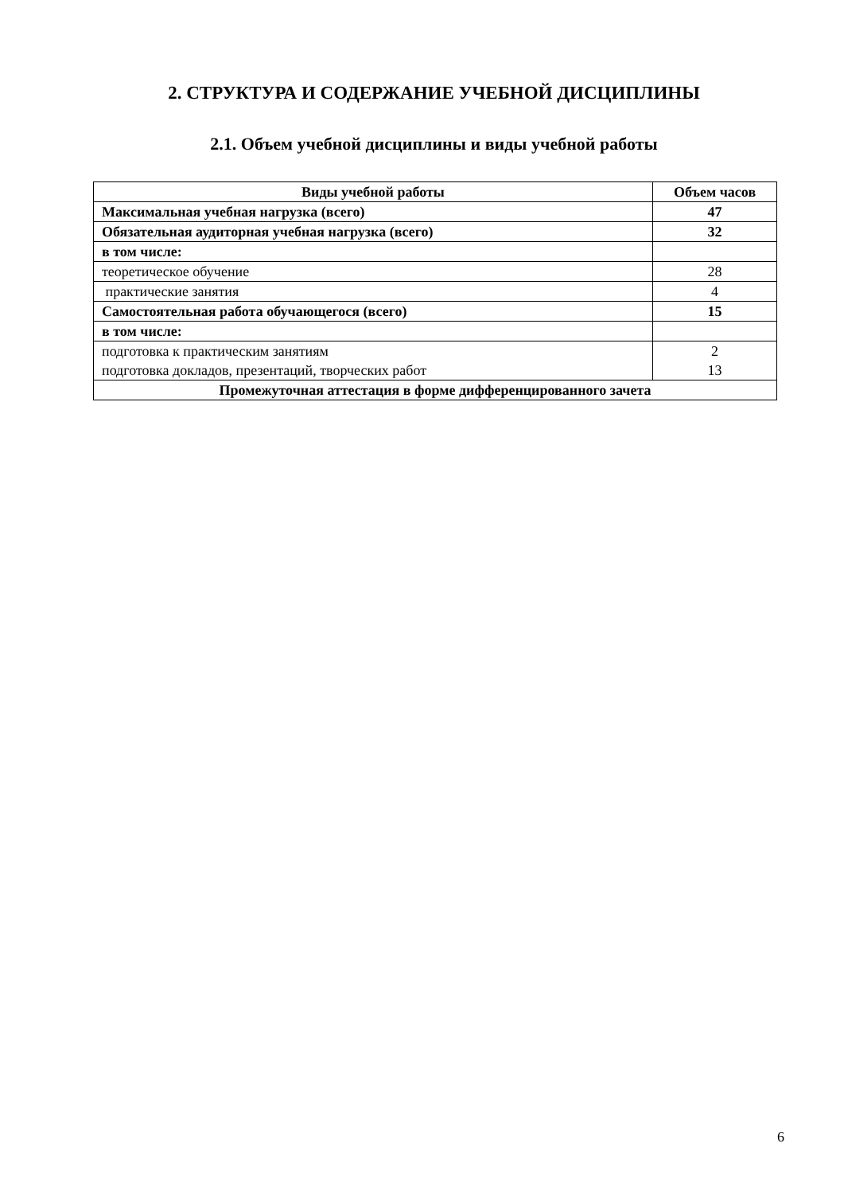2. СТРУКТУРА И СОДЕРЖАНИЕ УЧЕБНОЙ ДИСЦИПЛИНЫ
2.1. Объем учебной дисциплины и виды учебной работы
| Виды учебной работы | Объем часов |
| --- | --- |
| Максимальная учебная нагрузка (всего) | 47 |
| Обязательная аудиторная учебная нагрузка (всего) | 32 |
| в том числе: | |
| теоретическое обучение | 28 |
| практические занятия | 4 |
| Самостоятельная работа обучающегося (всего) | 15 |
| в том числе: | |
| подготовка к практическим занятиям подготовка докладов, презентаций, творческих работ | 2 13 |
| Промежуточная аттестация в форме дифференцированного зачета | |
6